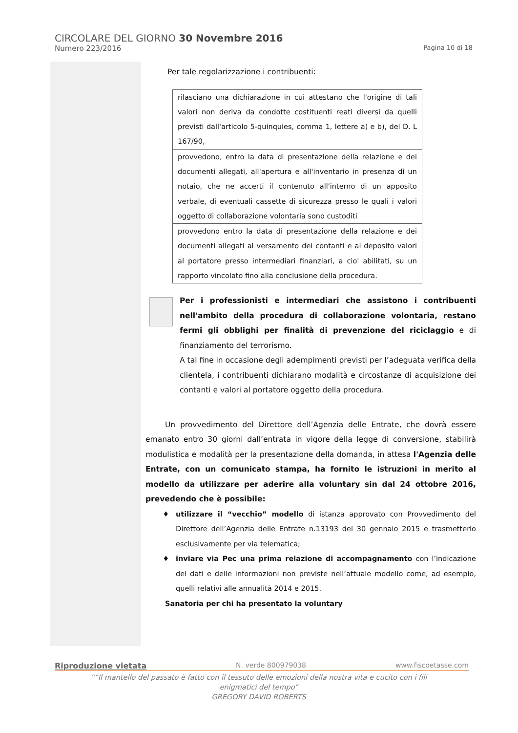CIRCOLARE DEL GIORNO 30 Novembre 2016
Numero 223/2016 Pagina 10 di 18
Per tale regolarizzazione i contribuenti:
| rilasciano una dichiarazione in cui attestano che l'origine di tali valori non deriva da condotte costituenti reati diversi da quelli previsti dall'articolo 5-quinquies, comma 1, lettere a) e b), del D. L 167/90, |
| provvedono, entro la data di presentazione della relazione e dei documenti allegati, all'apertura e all'inventario in presenza di un notaio, che ne accerti il contenuto all'interno di un apposito verbale, di eventuali cassette di sicurezza presso le quali i valori oggetto di collaborazione volontaria sono custoditi |
| provvedono entro la data di presentazione della relazione e dei documenti allegati al versamento dei contanti e al deposito valori al portatore presso intermediari finanziari, a cio' abilitati, su un rapporto vincolato fino alla conclusione della procedura. |
Per i professionisti e intermediari che assistono i contribuenti nell'ambito della procedura di collaborazione volontaria, restano fermi gli obblighi per finalità di prevenzione del riciclaggio e di finanziamento del terrorismo.
A tal fine in occasione degli adempimenti previsti per l’adeguata verifica della clientela, i contribuenti dichiarano modalità e circostanze di acquisizione dei contanti e valori al portatore oggetto della procedura.
Un provvedimento del Direttore dell’Agenzia delle Entrate, che dovrà essere emanato entro 30 giorni dall’entrata in vigore della legge di conversione, stabilirà modulistica e modalità per la presentazione della domanda, in attesa l'Agenzia delle Entrate, con un comunicato stampa, ha fornito le istruzioni in merito al modello da utilizzare per aderire alla voluntary sin dal 24 ottobre 2016, prevedendo che è possibile:
utilizzare il “vecchio” modello di istanza approvato con Provvedimento del Direttore dell’Agenzia delle Entrate n.13193 del 30 gennaio 2015 e trasmetterlo esclusivamente per via telematica;
inviare via Pec una prima relazione di accompagnamento con l’indicazione dei dati e delle informazioni non previste nell’attuale modello come, ad esempio, quelli relativi alle annualità 2014 e 2015.
Sanatoria per chi ha presentato la voluntary
Riproduzione vietata N. verde 800979038 www.fiscoetasse.com
““Il mantello del passato è fatto con il tessuto delle emozioni della nostra vita e cucito con i fili
enigmatici del tempo”
GREGORY DAVID ROBERTS